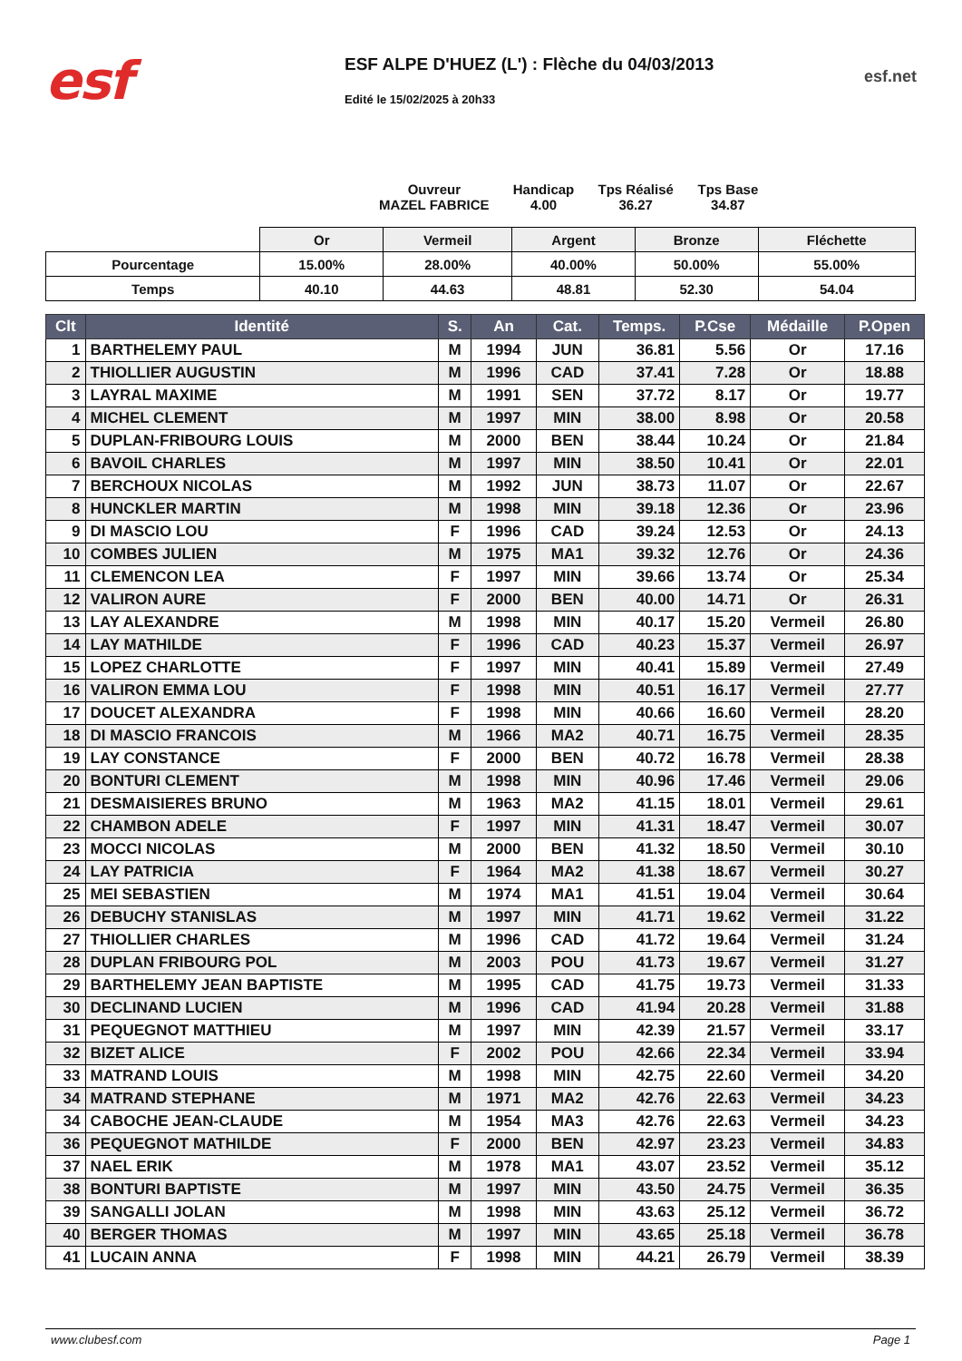esf
ESF ALPE D'HUEZ (L') : Flèche du 04/03/2013
Edité le 15/02/2025 à 20h33
esf.net
Ouvreur
MAZEL FABRICE
Handicap
4.00
Tps Réalisé
36.27
Tps Base
34.87
| | Or | Vermeil | Argent | Bronze | Fléchette |
| Pourcentage | 15.00% | 28.00% | 40.00% | 50.00% | 55.00% |
| Temps | 40.10 | 44.63 | 48.81 | 52.30 | 54.04 |
| Clt | Identité | S. | An | Cat. | Temps. | P.Cse | Médaille | P.Open |
| --- | --- | --- | --- | --- | --- | --- | --- | --- |
| 1 | BARTHELEMY PAUL | M | 1994 | JUN | 36.81 | 5.56 | Or | 17.16 |
| 2 | THIOLLIER AUGUSTIN | M | 1996 | CAD | 37.41 | 7.28 | Or | 18.88 |
| 3 | LAYRAL MAXIME | M | 1991 | SEN | 37.72 | 8.17 | Or | 19.77 |
| 4 | MICHEL CLEMENT | M | 1997 | MIN | 38.00 | 8.98 | Or | 20.58 |
| 5 | DUPLAN-FRIBOURG LOUIS | M | 2000 | BEN | 38.44 | 10.24 | Or | 21.84 |
| 6 | BAVOIL CHARLES | M | 1997 | MIN | 38.50 | 10.41 | Or | 22.01 |
| 7 | BERCHOUX NICOLAS | M | 1992 | JUN | 38.73 | 11.07 | Or | 22.67 |
| 8 | HUNCKLER MARTIN | M | 1998 | MIN | 39.18 | 12.36 | Or | 23.96 |
| 9 | DI MASCIO LOU | F | 1996 | CAD | 39.24 | 12.53 | Or | 24.13 |
| 10 | COMBES JULIEN | M | 1975 | MA1 | 39.32 | 12.76 | Or | 24.36 |
| 11 | CLEMENCON LEA | F | 1997 | MIN | 39.66 | 13.74 | Or | 25.34 |
| 12 | VALIRON AURE | F | 2000 | BEN | 40.00 | 14.71 | Or | 26.31 |
| 13 | LAY ALEXANDRE | M | 1998 | MIN | 40.17 | 15.20 | Vermeil | 26.80 |
| 14 | LAY MATHILDE | F | 1996 | CAD | 40.23 | 15.37 | Vermeil | 26.97 |
| 15 | LOPEZ CHARLOTTE | F | 1997 | MIN | 40.41 | 15.89 | Vermeil | 27.49 |
| 16 | VALIRON EMMA LOU | F | 1998 | MIN | 40.51 | 16.17 | Vermeil | 27.77 |
| 17 | DOUCET ALEXANDRA | F | 1998 | MIN | 40.66 | 16.60 | Vermeil | 28.20 |
| 18 | DI MASCIO FRANCOIS | M | 1966 | MA2 | 40.71 | 16.75 | Vermeil | 28.35 |
| 19 | LAY CONSTANCE | F | 2000 | BEN | 40.72 | 16.78 | Vermeil | 28.38 |
| 20 | BONTURI CLEMENT | M | 1998 | MIN | 40.96 | 17.46 | Vermeil | 29.06 |
| 21 | DESMAISIERES BRUNO | M | 1963 | MA2 | 41.15 | 18.01 | Vermeil | 29.61 |
| 22 | CHAMBON ADELE | F | 1997 | MIN | 41.31 | 18.47 | Vermeil | 30.07 |
| 23 | MOCCI NICOLAS | M | 2000 | BEN | 41.32 | 18.50 | Vermeil | 30.10 |
| 24 | LAY PATRICIA | F | 1964 | MA2 | 41.38 | 18.67 | Vermeil | 30.27 |
| 25 | MEI SEBASTIEN | M | 1974 | MA1 | 41.51 | 19.04 | Vermeil | 30.64 |
| 26 | DEBUCHY STANISLAS | M | 1997 | MIN | 41.71 | 19.62 | Vermeil | 31.22 |
| 27 | THIOLLIER CHARLES | M | 1996 | CAD | 41.72 | 19.64 | Vermeil | 31.24 |
| 28 | DUPLAN FRIBOURG POL | M | 2003 | POU | 41.73 | 19.67 | Vermeil | 31.27 |
| 29 | BARTHELEMY JEAN BAPTISTE | M | 1995 | CAD | 41.75 | 19.73 | Vermeil | 31.33 |
| 30 | DECLINAND LUCIEN | M | 1996 | CAD | 41.94 | 20.28 | Vermeil | 31.88 |
| 31 | PEQUEGNOT MATTHIEU | M | 1997 | MIN | 42.39 | 21.57 | Vermeil | 33.17 |
| 32 | BIZET ALICE | F | 2002 | POU | 42.66 | 22.34 | Vermeil | 33.94 |
| 33 | MATRAND LOUIS | M | 1998 | MIN | 42.75 | 22.60 | Vermeil | 34.20 |
| 34 | MATRAND STEPHANE | M | 1971 | MA2 | 42.76 | 22.63 | Vermeil | 34.23 |
| 34 | CABOCHE JEAN-CLAUDE | M | 1954 | MA3 | 42.76 | 22.63 | Vermeil | 34.23 |
| 36 | PEQUEGNOT MATHILDE | F | 2000 | BEN | 42.97 | 23.23 | Vermeil | 34.83 |
| 37 | NAEL ERIK | M | 1978 | MA1 | 43.07 | 23.52 | Vermeil | 35.12 |
| 38 | BONTURI BAPTISTE | M | 1997 | MIN | 43.50 | 24.75 | Vermeil | 36.35 |
| 39 | SANGALLI JOLAN | M | 1998 | MIN | 43.63 | 25.12 | Vermeil | 36.72 |
| 40 | BERGER THOMAS | M | 1997 | MIN | 43.65 | 25.18 | Vermeil | 36.78 |
| 41 | LUCAIN ANNA | F | 1998 | MIN | 44.21 | 26.79 | Vermeil | 38.39 |
www.clubesf.com Page 1